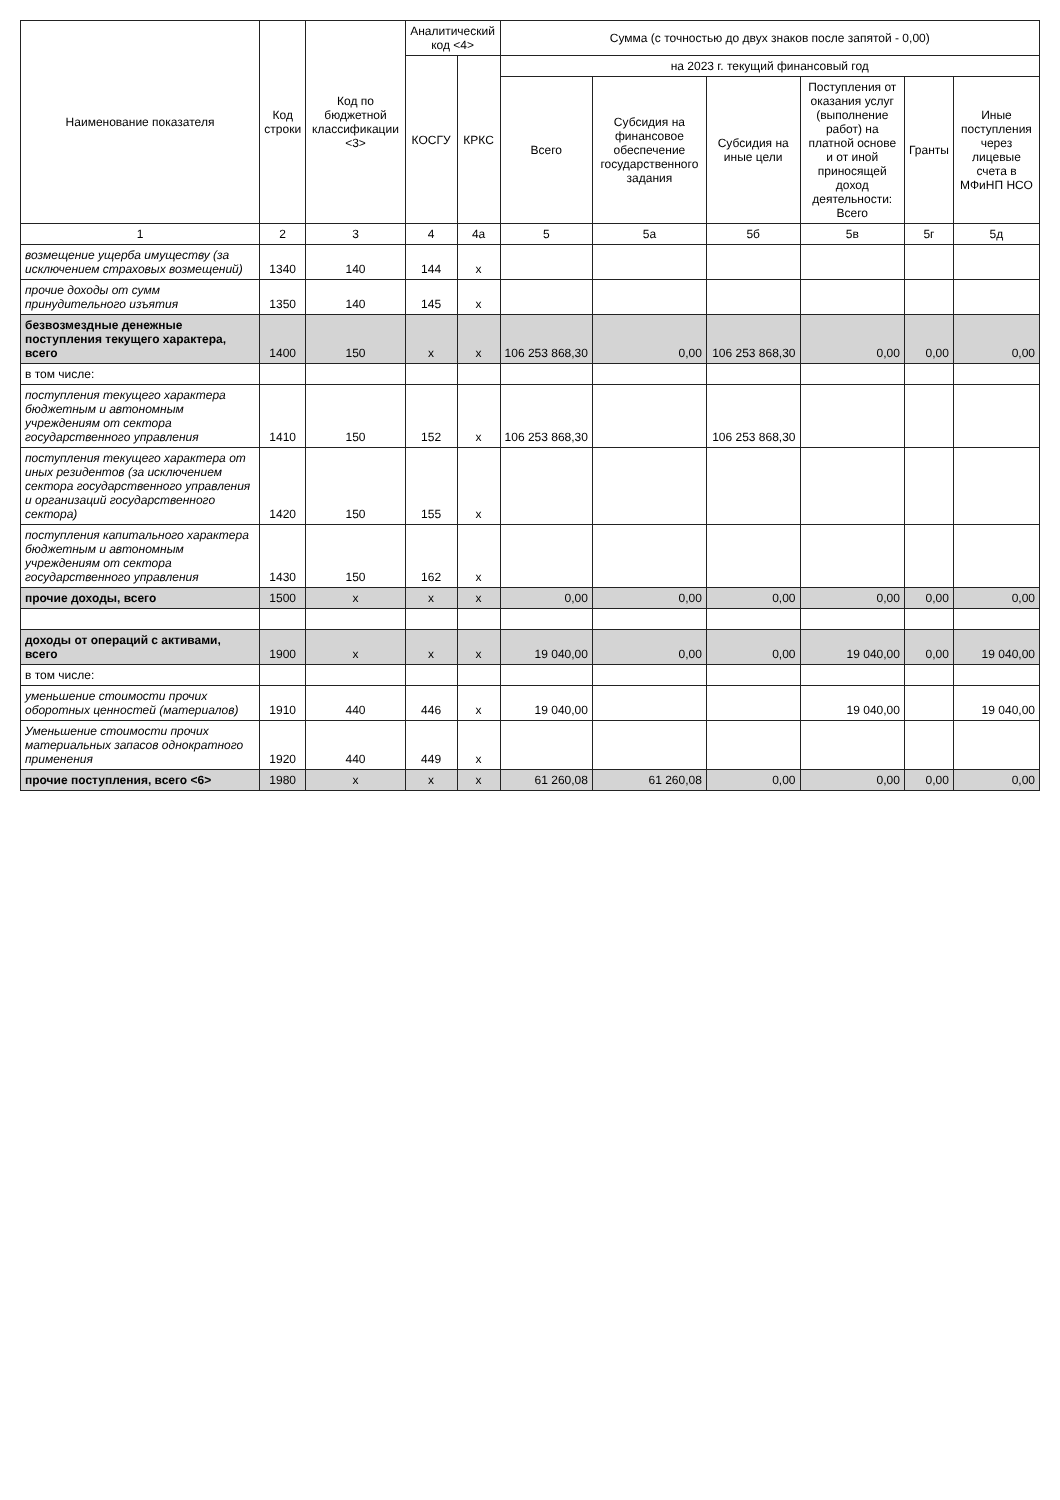| Наименование показателя | Код строки | Код по бюджетной классификации <3> | Аналитический код <4> | | Сумма (с точностью до двух знаков после запятой - 0,00) | | | | | |
| --- | --- | --- | --- | --- | --- | --- | --- | --- | --- | --- |
| | | | КОСГУ | КРКС | на 2023 г. текущий финансовый год | | | | | |
| | | | | | Всего | Субсидия на финансовое обеспечение государственного задания | Субсидия на иные цели | Поступления от оказания услуг (выполнение работ) на платной основе и от иной приносящей доход деятельности: Всего | Гранты | Иные поступления через лицевые счета в МФиНП НСО |
| 1 | 2 | 3 | 4 | 4а | 5 | 5а | 5б | 5в | 5г | 5д |
| возмещение ущерба имуществу (за исключением страховых возмещений) | 1340 | 140 | 144 | х | | | | | | |
| прочие доходы от сумм принудительного изъятия | 1350 | 140 | 145 | х | | | | | | |
| безвозмездные денежные поступления текущего характера, всего | 1400 | 150 | х | х | 106 253 868,30 | 0,00 | 106 253 868,30 | 0,00 | 0,00 | 0,00 |
| в том числе: | | | | | | | | | | |
| поступления текущего характера бюджетным и автономным учреждениям от сектора государственного управления | 1410 | 150 | 152 | х | 106 253 868,30 | | 106 253 868,30 | | | |
| поступления текущего характера от иных резидентов (за исключением сектора государственного управления и организаций государственного сектора) | 1420 | 150 | 155 | х | | | | | | |
| поступления капитального характера бюджетным и автономным учреждениям от сектора государственного управления | 1430 | 150 | 162 | х | | | | | | |
| прочие доходы, всего | 1500 | х | х | х | 0,00 | 0,00 | 0,00 | 0,00 | 0,00 | 0,00 |
| доходы от операций с активами, всего | 1900 | х | х | х | 19 040,00 | 0,00 | 0,00 | 19 040,00 | 0,00 | 19 040,00 |
| в том числе: | | | | | | | | | | |
| уменьшение стоимости прочих оборотных ценностей (материалов) | 1910 | 440 | 446 | х | 19 040,00 | | | 19 040,00 | | 19 040,00 |
| Уменьшение стоимости прочих материальных запасов однократного применения | 1920 | 440 | 449 | х | | | | | | |
| прочие поступления, всего <6> | 1980 | х | х | х | 61 260,08 | 61 260,08 | 0,00 | 0,00 | 0,00 | 0,00 |